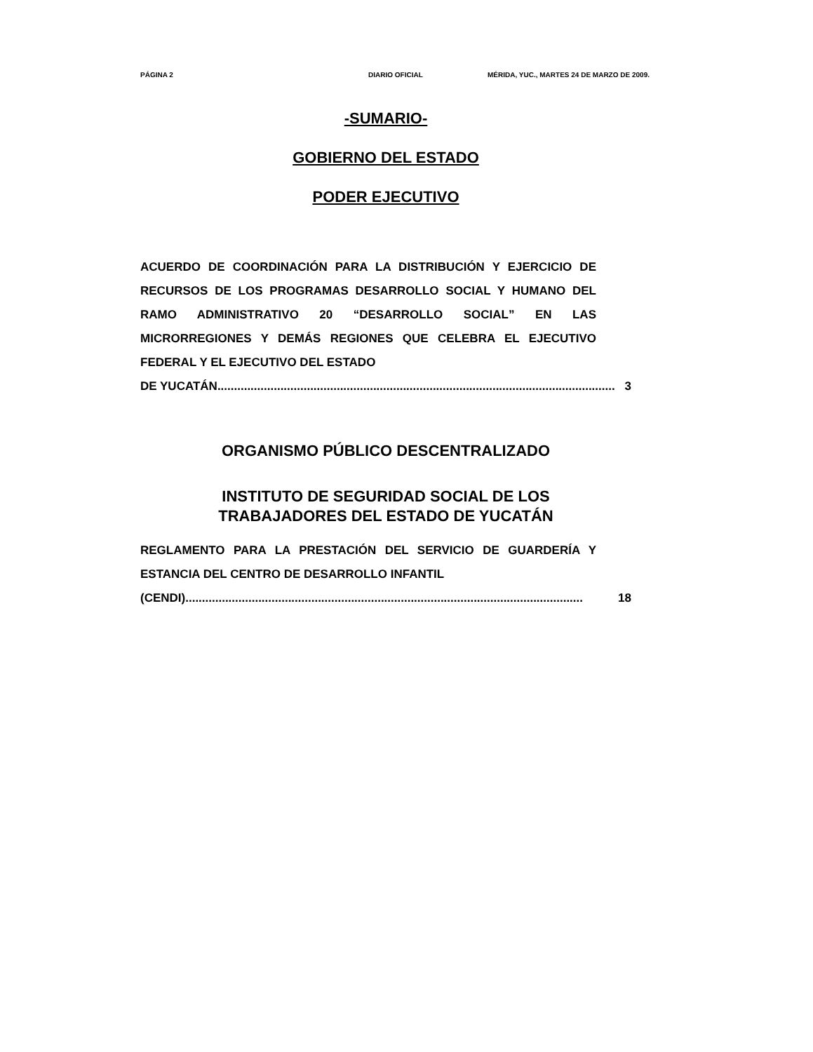PÁGINA 2 DIARIO OFICIAL MÉRIDA, YUC., MARTES 24 DE MARZO DE 2009.
-SUMARIO-
GOBIERNO DEL ESTADO
PODER EJECUTIVO
ACUERDO DE COORDINACIÓN PARA LA DISTRIBUCIÓN Y EJERCICIO DE RECURSOS DE LOS PROGRAMAS DESARROLLO SOCIAL Y HUMANO DEL RAMO ADMINISTRATIVO 20 “DESARROLLO SOCIAL” EN LAS MICRORREGIONES Y DEMÁS REGIONES QUE CELEBRA EL EJECUTIVO FEDERAL Y EL EJECUTIVO DEL ESTADO
DE YUCATÁN........................................................................................................................ 3
ORGANISMO PÚBLICO DESCENTRALIZADO
INSTITUTO DE SEGURIDAD SOCIAL DE LOS
TRABAJADORES DEL ESTADO DE YUCATÁN
REGLAMENTO PARA LA PRESTACIÓN DEL SERVICIO DE GUARDERÍA Y ESTANCIA DEL CENTRO DE DESARROLLO INFANTIL
(CENDI)........................................................................................................................ 18